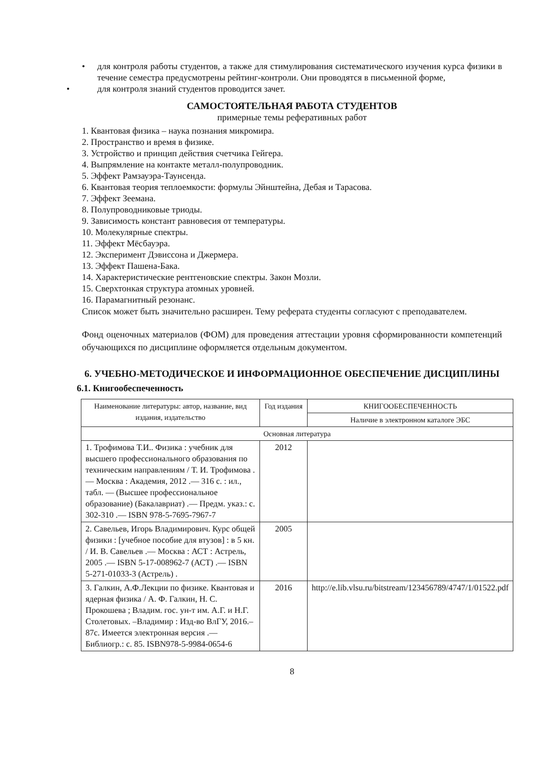• для контроля работы студентов, а также для стимулирования систематического изучения курса физики в течение семестра предусмотрены рейтинг-контроли. Они проводятся в письменной форме,
• для контроля знаний студентов проводится зачет.
САМОСТОЯТЕЛЬНАЯ РАБОТА СТУДЕНТОВ
примерные темы реферативных работ
1. Квантовая физика – наука познания микромира.
2. Пространство и время в физике.
3. Устройство и принцип действия счетчика Гейгера.
4. Выпрямление на контакте металл-полупроводник.
5. Эффект Рамзауэра-Таунсенда.
6. Квантовая теория теплоемкости: формулы Эйнштейна, Дебая и Тарасова.
7. Эффект Зеемана.
8. Полупроводниковые триоды.
9. Зависимость констант равновесия от температуры.
10. Молекулярные спектры.
11. Эффект Мёсбауэра.
12. Эксперимент Дэвиссона и Джермера.
13. Эффект Пашена-Бака.
14. Характеристические рентгеновские спектры. Закон Мозли.
15. Сверхтонкая структура атомных уровней.
16. Парамагнитный резонанс.
Список может быть значительно расширен. Тему реферата студенты согласуют с преподавателем.
Фонд оценочных материалов (ФОМ) для проведения аттестации уровня сформированности компетенций обучающихся по дисциплине оформляется отдельным документом.
6. УЧЕБНО-МЕТОДИЧЕСКОЕ И ИНФОРМАЦИОННОЕ ОБЕСПЕЧЕНИЕ ДИСЦИПЛИНЫ
6.1. Книгообеспеченность
| Наименование литературы: автор, название, вид издания, издательство | Год издания | КНИГООБЕСПЕЧЕННОСТЬ |
| --- | --- | --- |
| | | Наличие в электронном каталоге ЭБС |
| Основная литература | | |
| 1. Трофимова Т.И.. Физика : учебник для высшего профессионального образования по техническим направлениям / Т. И. Трофимова .— Москва : Академия, 2012 .— 316 с. : ил., табл. — (Высшее профессиональное образование) (Бакалавриат) .— Предм. указ.: с. 302-310 .— ISBN 978-5-7695-7967-7 | 2012 | |
| 2. Савельев, Игорь Владимирович. Курс общей физики : [учебное пособие для втузов] : в 5 кн. / И. В. Савельев .— Москва : АСТ : Астрель, 2005 .— ISBN 5-17-008962-7 (АСТ) .— ISBN 5-271-01033-3 (Астрель) . | 2005 | |
| 3. Галкин, А.Ф.Лекции по физике. Квантовая и ядерная физика / А. Ф. Галкин, Н. С. Прокошева ; Владим. гос. ун-т им. А.Г. и Н.Г. Столетовых. –Владимир : Изд-во ВлГУ, 2016.–87с. Имеется электронная версия .— Библиогр.: с. 85. ISBN978-5-9984-0654-6 | 2016 | http://e.lib.vlsu.ru/bitstream/123456789/4747/1/01522.pdf |
8